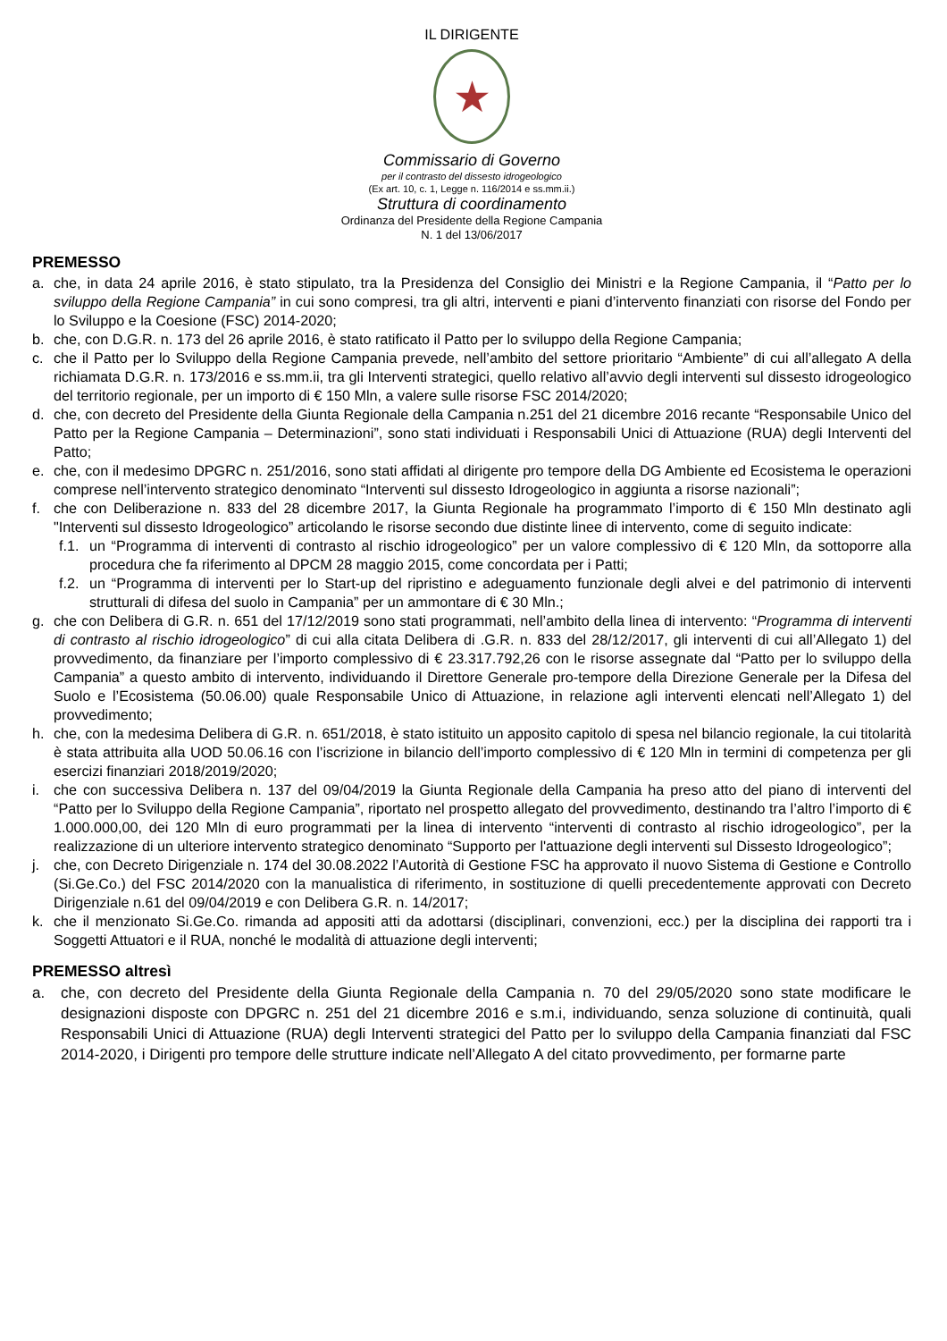IL DIRIGENTE
★
Commissario di Governo
per il contrasto del dissesto idrogeologico
(Ex art. 10, c. 1, Legge n. 116/2014 e ss.mm.ii.)
Struttura di coordinamento
Ordinanza del Presidente della Regione Campania
N. 1 del 13/06/2017
PREMESSO
a. che, in data 24 aprile 2016, è stato stipulato, tra la Presidenza del Consiglio dei Ministri e la Regione Campania, il “Patto per lo sviluppo della Regione Campania” in cui sono compresi, tra gli altri, interventi e piani d’intervento finanziati con risorse del Fondo per lo Sviluppo e la Coesione (FSC) 2014-2020;
b. che, con D.G.R. n. 173 del 26 aprile 2016, è stato ratificato il Patto per lo sviluppo della Regione Campania;
c. che il Patto per lo Sviluppo della Regione Campania prevede, nell’ambito del settore prioritario “Ambiente” di cui all’allegato A della richiamata D.G.R. n. 173/2016 e ss.mm.ii, tra gli Interventi strategici, quello relativo all’avvio degli interventi sul dissesto idrogeologico del territorio regionale, per un importo di € 150 Mln, a valere sulle risorse FSC 2014/2020;
d. che, con decreto del Presidente della Giunta Regionale della Campania n.251 del 21 dicembre 2016 recante “Responsabile Unico del Patto per la Regione Campania – Determinazioni”, sono stati individuati i Responsabili Unici di Attuazione (RUA) degli Interventi del Patto;
e. che, con il medesimo DPGRC n. 251/2016, sono stati affidati al dirigente pro tempore della DG Ambiente ed Ecosistema le operazioni comprese nell’intervento strategico denominato “Interventi sul dissesto Idrogeologico in aggiunta a risorse nazionali”;
f. che con Deliberazione n. 833 del 28 dicembre 2017, la Giunta Regionale ha programmato l’importo di € 150 Mln destinato agli "Interventi sul dissesto Idrogeologico” articolando le risorse secondo due distinte linee di intervento, come di seguito indicate:
f.1. un “Programma di interventi di contrasto al rischio idrogeologico” per un valore complessivo di € 120 Mln, da sottoporre alla procedura che fa riferimento al DPCM 28 maggio 2015, come concordata per i Patti;
f.2. un “Programma di interventi per lo Start-up del ripristino e adeguamento funzionale degli alvei e del patrimonio di interventi strutturali di difesa del suolo in Campania” per un ammontare di € 30 Mln.;
g. che con Delibera di G.R. n. 651 del 17/12/2019 sono stati programmati, nell’ambito della linea di intervento: “Programma di interventi di contrasto al rischio idrogeologico” di cui alla citata Delibera di .G.R. n. 833 del 28/12/2017, gli interventi di cui all’Allegato 1) del provvedimento, da finanziare per l’importo complessivo di € 23.317.792,26 con le risorse assegnate dal “Patto per lo sviluppo della Campania” a questo ambito di intervento, individuando il Direttore Generale pro-tempore della Direzione Generale per la Difesa del Suolo e l’Ecosistema (50.06.00) quale Responsabile Unico di Attuazione, in relazione agli interventi elencati nell’Allegato 1) del provvedimento;
h. che, con la medesima Delibera di G.R. n. 651/2018, è stato istituito un apposito capitolo di spesa nel bilancio regionale, la cui titolarità è stata attribuita alla UOD 50.06.16 con l’iscrizione in bilancio dell’importo complessivo di € 120 Mln in termini di competenza per gli esercizi finanziari 2018/2019/2020;
i. che con successiva Delibera n. 137 del 09/04/2019 la Giunta Regionale della Campania ha preso atto del piano di interventi del “Patto per lo Sviluppo della Regione Campania”, riportato nel prospetto allegato del provvedimento, destinando tra l’altro l’importo di € 1.000.000,00, dei 120 Mln di euro programmati per la linea di intervento “interventi di contrasto al rischio idrogeologico”, per la realizzazione di un ulteriore intervento strategico denominato “Supporto per l'attuazione degli interventi sul Dissesto Idrogeologico”;
j. che, con Decreto Dirigenziale n. 174 del 30.08.2022 l’Autorità di Gestione FSC ha approvato il nuovo Sistema di Gestione e Controllo (Si.Ge.Co.) del FSC 2014/2020 con la manualistica di riferimento, in sostituzione di quelli precedentemente approvati con Decreto Dirigenziale n.61 del 09/04/2019 e con Delibera G.R. n. 14/2017;
k. che il menzionato Si.Ge.Co. rimanda ad appositi atti da adottarsi (disciplinari, convenzioni, ecc.) per la disciplina dei rapporti tra i Soggetti Attuatori e il RUA, nonché le modalità di attuazione degli interventi;
PREMESSO altresì
a. che, con decreto del Presidente della Giunta Regionale della Campania n. 70 del 29/05/2020 sono state modificare le designazioni disposte con DPGRC n. 251 del 21 dicembre 2016 e s.m.i, individuando, senza soluzione di continuità, quali Responsabili Unici di Attuazione (RUA) degli Interventi strategici del Patto per lo sviluppo della Campania finanziati dal FSC 2014-2020, i Dirigenti pro tempore delle strutture indicate nell’Allegato A del citato provvedimento, per formarne parte